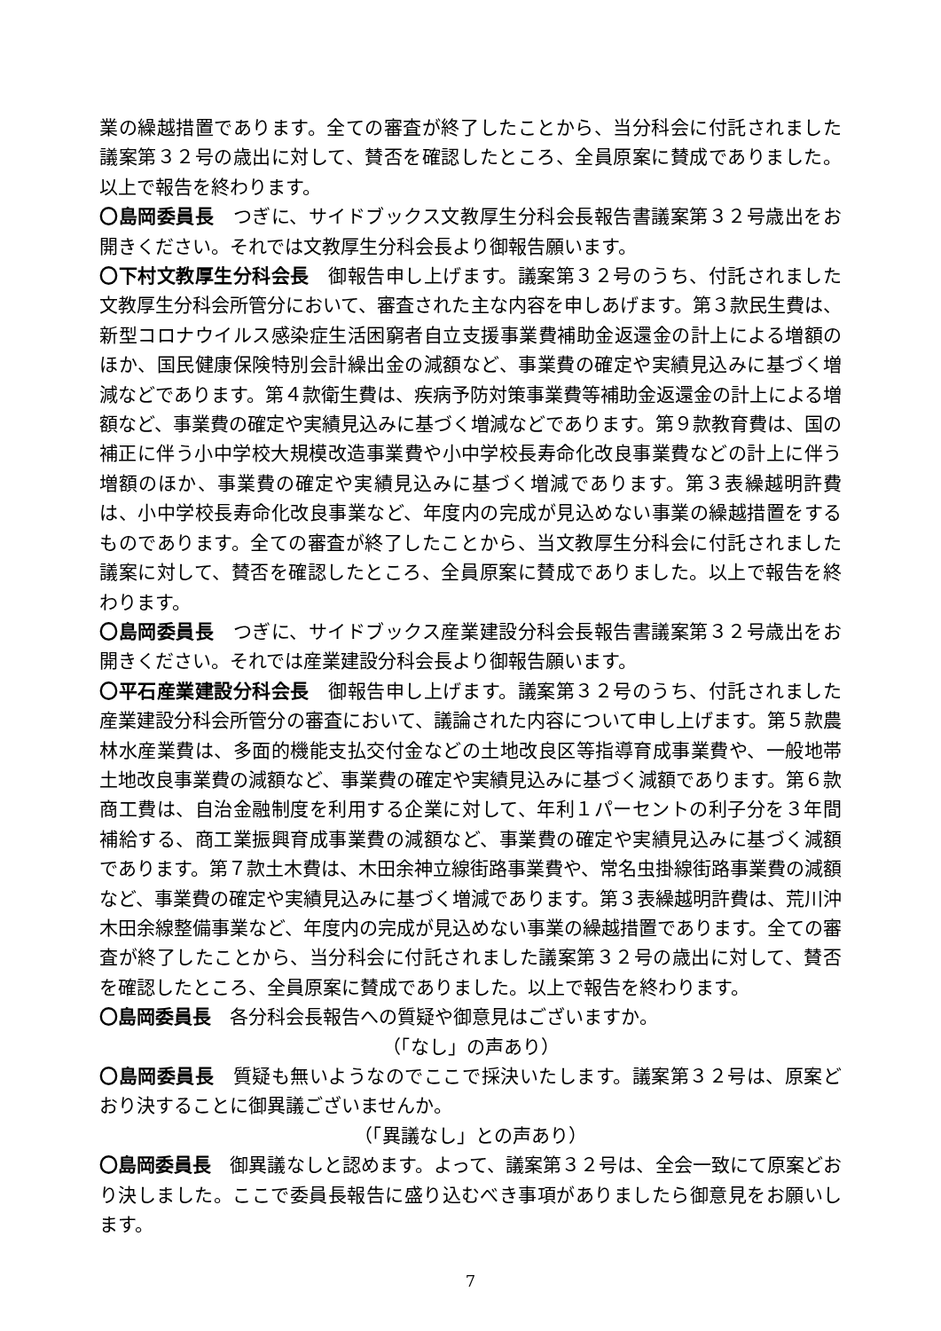業の繰越措置であります。全ての審査が終了したことから、当分科会に付託されました議案第３２号の歳出に対して、賛否を確認したところ、全員原案に賛成でありました。以上で報告を終わります。
〇島岡委員長　つぎに、サイドブックス文教厚生分科会長報告書議案第３２号歳出をお開きください。それでは文教厚生分科会長より御報告願います。
〇下村文教厚生分科会長　御報告申し上げます。議案第３２号のうち、付託されました文教厚生分科会所管分において、審査された主な内容を申しあげます。第３款民生費は、新型コロナウイルス感染症生活困窮者自立支援事業費補助金返還金の計上による増額のほか、国民健康保険特別会計繰出金の減額など、事業費の確定や実績見込みに基づく増減などであります。第４款衛生費は、疾病予防対策事業費等補助金返還金の計上による増額など、事業費の確定や実績見込みに基づく増減などであります。第９款教育費は、国の補正に伴う小中学校大規模改造事業費や小中学校長寿命化改良事業費などの計上に伴う増額のほか、事業費の確定や実績見込みに基づく増減であります。第３表繰越明許費は、小中学校長寿命化改良事業など、年度内の完成が見込めない事業の繰越措置をするものであります。全ての審査が終了したことから、当文教厚生分科会に付託されました議案に対して、賛否を確認したところ、全員原案に賛成でありました。以上で報告を終わります。
〇島岡委員長　つぎに、サイドブックス産業建設分科会長報告書議案第３２号歳出をお開きください。それでは産業建設分科会長より御報告願います。
〇平石産業建設分科会長　御報告申し上げます。議案第３２号のうち、付託されました産業建設分科会所管分の審査において、議論された内容について申し上げます。第５款農林水産業費は、多面的機能支払交付金などの土地改良区等指導育成事業費や、一般地帯土地改良事業費の減額など、事業費の確定や実績見込みに基づく減額であります。第６款商工費は、自治金融制度を利用する企業に対して、年利１パーセントの利子分を３年間補給する、商工業振興育成事業費の減額など、事業費の確定や実績見込みに基づく減額であります。第７款土木費は、木田余神立線街路事業費や、常名虫掛線街路事業費の減額など、事業費の確定や実績見込みに基づく増減であります。第３表繰越明許費は、荒川沖木田余線整備事業など、年度内の完成が見込めない事業の繰越措置であります。全ての審査が終了したことから、当分科会に付託されました議案第３２号の歳出に対して、賛否を確認したところ、全員原案に賛成でありました。以上で報告を終わります。
〇島岡委員長　各分科会長報告への質疑や御意見はございますか。
（「なし」の声あり）
〇島岡委員長　質疑も無いようなのでここで採決いたします。議案第３２号は、原案どおり決することに御異議ございませんか。
（「異議なし」との声あり）
〇島岡委員長　御異議なしと認めます。よって、議案第３２号は、全会一致にて原案どおり決しました。ここで委員長報告に盛り込むべき事項がありましたら御意見をお願いします。
7